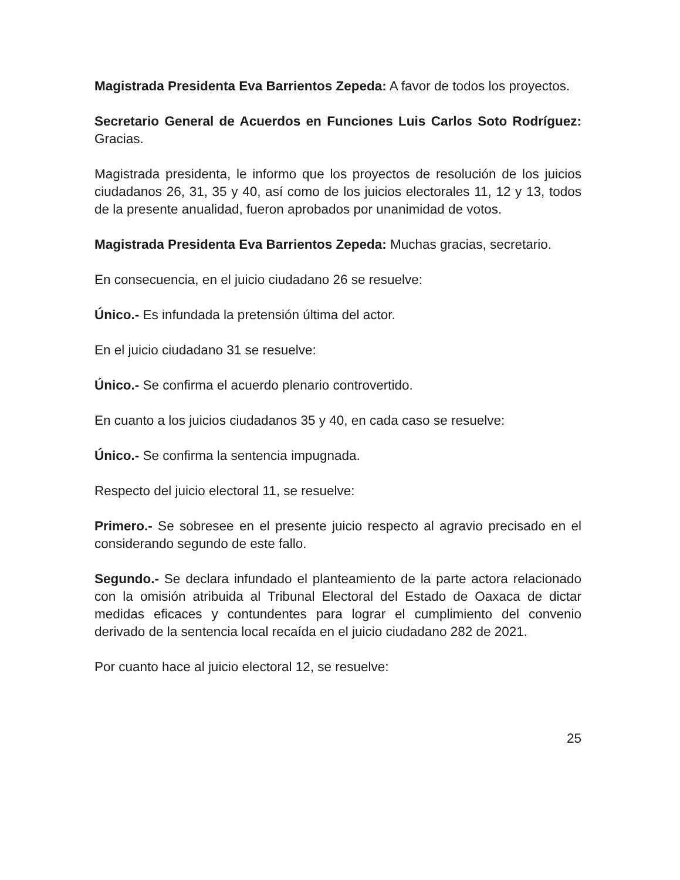Magistrada Presidenta Eva Barrientos Zepeda: A favor de todos los proyectos.
Secretario General de Acuerdos en Funciones Luis Carlos Soto Rodríguez: Gracias.
Magistrada presidenta, le informo que los proyectos de resolución de los juicios ciudadanos 26, 31, 35 y 40, así como de los juicios electorales 11, 12 y 13, todos de la presente anualidad, fueron aprobados por unanimidad de votos.
Magistrada Presidenta Eva Barrientos Zepeda: Muchas gracias, secretario.
En consecuencia, en el juicio ciudadano 26 se resuelve:
Único.- Es infundada la pretensión última del actor.
En el juicio ciudadano 31 se resuelve:
Único.- Se confirma el acuerdo plenario controvertido.
En cuanto a los juicios ciudadanos 35 y 40, en cada caso se resuelve:
Único.- Se confirma la sentencia impugnada.
Respecto del juicio electoral 11, se resuelve:
Primero.- Se sobresee en el presente juicio respecto al agravio precisado en el considerando segundo de este fallo.
Segundo.- Se declara infundado el planteamiento de la parte actora relacionado con la omisión atribuida al Tribunal Electoral del Estado de Oaxaca de dictar medidas eficaces y contundentes para lograr el cumplimiento del convenio derivado de la sentencia local recaída en el juicio ciudadano 282 de 2021.
Por cuanto hace al juicio electoral 12, se resuelve:
25